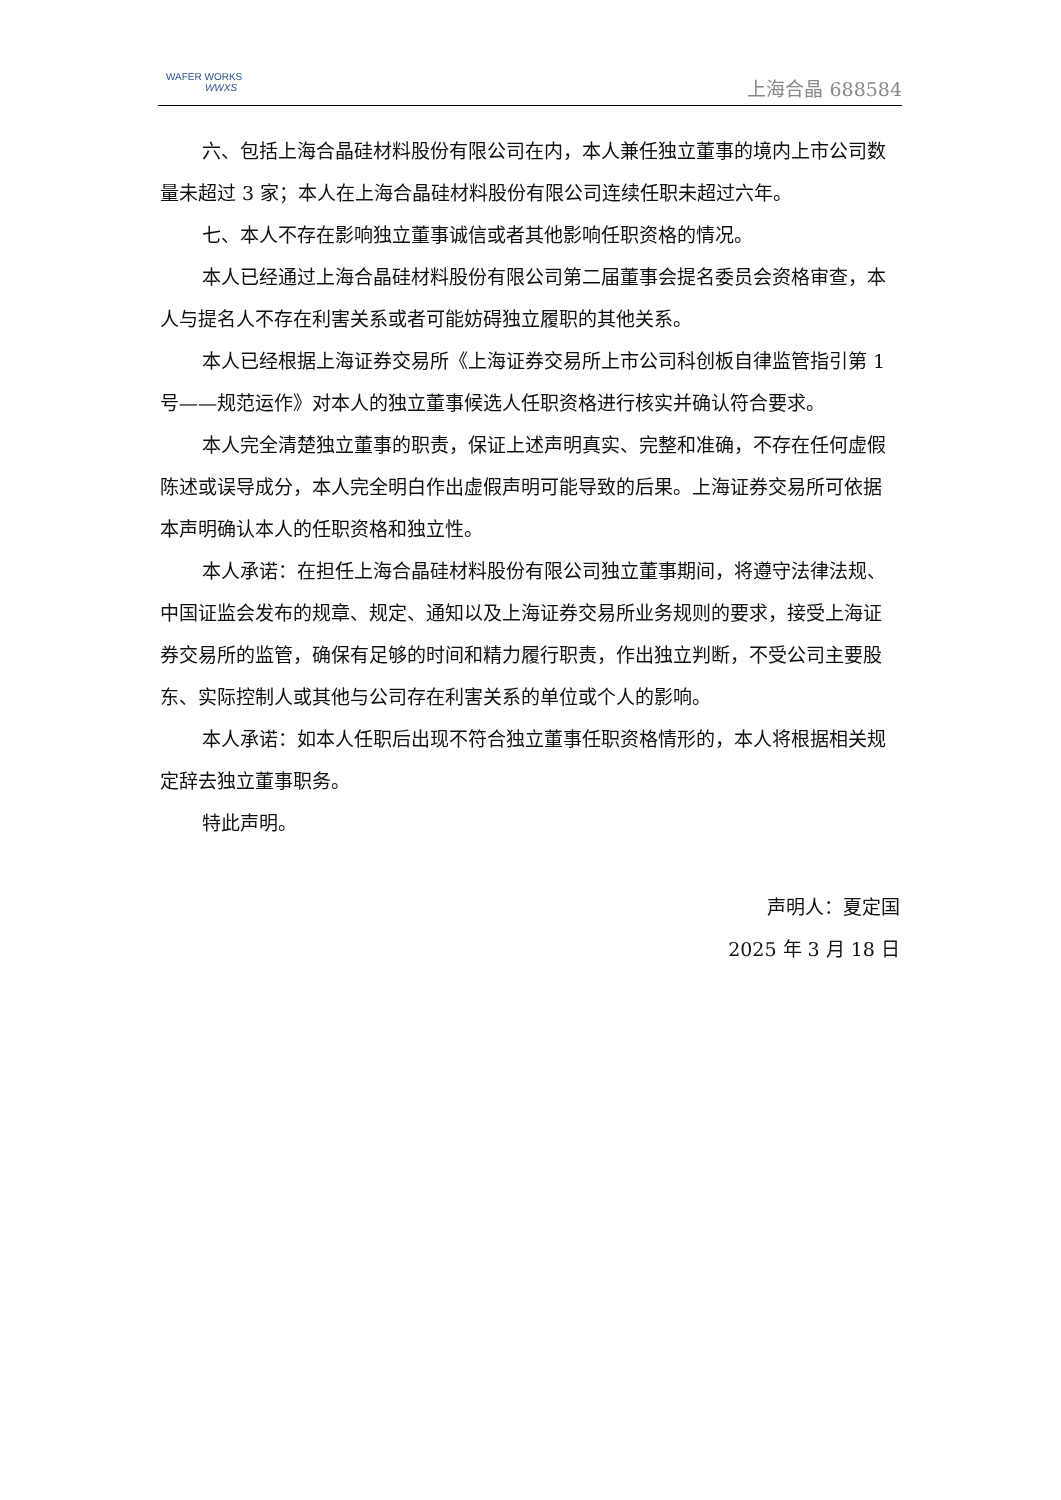WAFER WORKS
WWXS
上海合晶 688584
六、包括上海合晶硅材料股份有限公司在内，本人兼任独立董事的境内上市公司数量未超过 3 家；本人在上海合晶硅材料股份有限公司连续任职未超过六年。
七、本人不存在影响独立董事诚信或者其他影响任职资格的情况。
本人已经通过上海合晶硅材料股份有限公司第二届董事会提名委员会资格审查，本人与提名人不存在利害关系或者可能妨碍独立履职的其他关系。
本人已经根据上海证券交易所《上海证券交易所上市公司科创板自律监管指引第 1 号——规范运作》对本人的独立董事候选人任职资格进行核实并确认符合要求。
本人完全清楚独立董事的职责，保证上述声明真实、完整和准确，不存在任何虚假陈述或误导成分，本人完全明白作出虚假声明可能导致的后果。上海证券交易所可依据本声明确认本人的任职资格和独立性。
本人承诺：在担任上海合晶硅材料股份有限公司独立董事期间，将遵守法律法规、中国证监会发布的规章、规定、通知以及上海证券交易所业务规则的要求，接受上海证券交易所的监管，确保有足够的时间和精力履行职责，作出独立判断，不受公司主要股东、实际控制人或其他与公司存在利害关系的单位或个人的影响。
本人承诺：如本人任职后出现不符合独立董事任职资格情形的，本人将根据相关规定辞去独立董事职务。
特此声明。
声明人：夏定国
2025 年 3 月 18 日